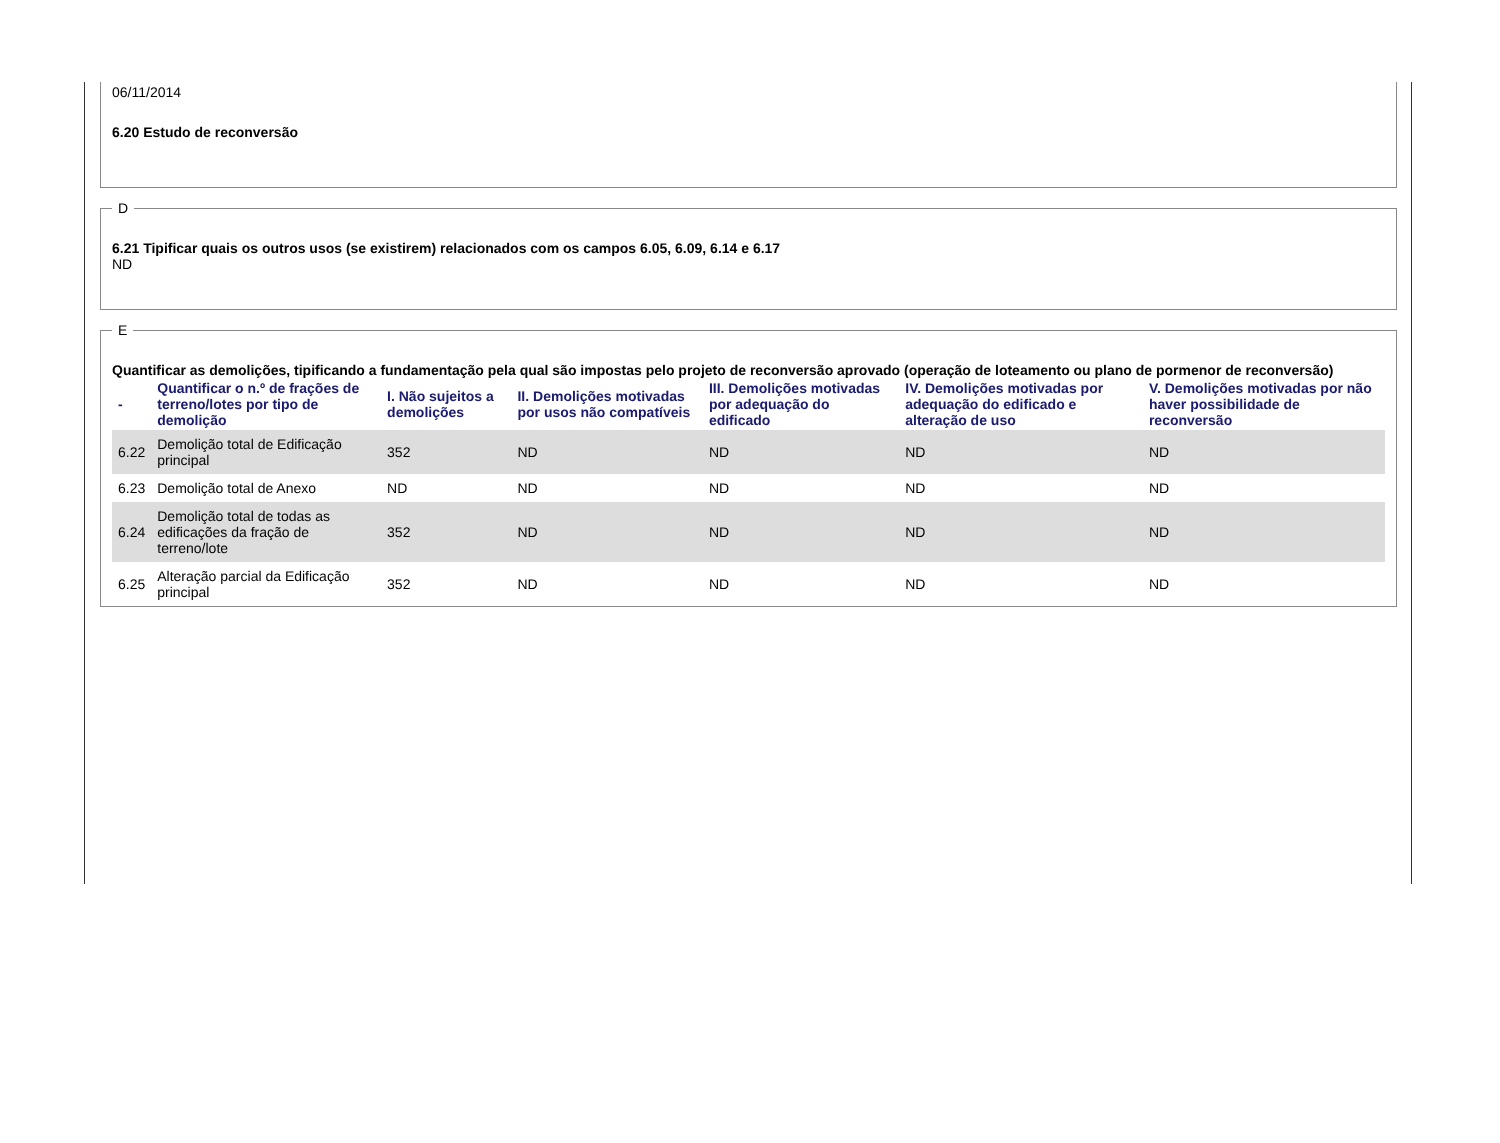06/11/2014
6.20 Estudo de reconversão
D
6.21 Tipificar quais os outros usos (se existirem) relacionados com os campos 6.05, 6.09, 6.14 e 6.17
ND E
Quantificar as demolições, tipificando a fundamentação pela qual são impostas pelo projeto de reconversão aprovado (operação de loteamento ou plano de pormenor de reconversão)
| - | Quantificar o n.º de frações de terreno/lotes por tipo de demolição | I. Não sujeitos a demolições | II. Demolições motivadas por usos não compatíveis | III. Demolições motivadas por adequação do edificado | IV. Demolições motivadas por adequação do edificado e alteração de uso | V. Demolições motivadas por não haver possibilidade de reconversão |
| --- | --- | --- | --- | --- | --- | --- |
| 6.22 | Demolição total de Edificação principal | 352 | ND | ND | ND | ND |
| 6.23 | Demolição total de Anexo | ND | ND | ND | ND | ND |
| 6.24 | Demolição total de todas as edificações da fração de terreno/lote | 352 | ND | ND | ND | ND |
| 6.25 | Alteração parcial da Edificação principal | 352 | ND | ND | ND | ND |